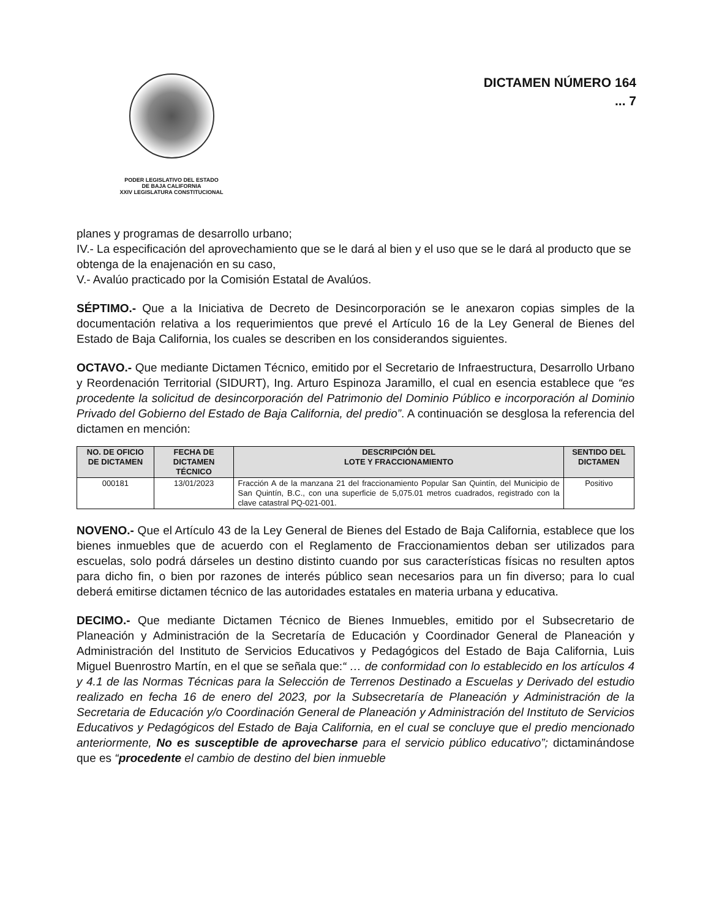PODER LEGISLATIVO DEL ESTADO
DE BAJA CALIFORNIA
XXIV LEGISLATURA CONSTITUCIONAL
DICTAMEN NÚMERO 164
... 7
planes y programas de desarrollo urbano;
IV.- La especificación del aprovechamiento que se le dará al bien y el uso que se le dará al producto que se obtenga de la enajenación en su caso,
V.- Avalúo practicado por la Comisión Estatal de Avalúos.
SÉPTIMO.- Que a la Iniciativa de Decreto de Desincorporación se le anexaron copias simples de la documentación relativa a los requerimientos que prevé el Artículo 16 de la Ley General de Bienes del Estado de Baja California, los cuales se describen en los considerandos siguientes.
OCTAVO.- Que mediante Dictamen Técnico, emitido por el Secretario de Infraestructura, Desarrollo Urbano y Reordenación Territorial (SIDURT), Ing. Arturo Espinoza Jaramillo, el cual en esencia establece que “es procedente la solicitud de desincorporación del Patrimonio del Dominio Público e incorporación al Dominio Privado del Gobierno del Estado de Baja California, del predio”. A continuación se desglosa la referencia del dictamen en mención:
| NO. DE OFICIO DE DICTAMEN | FECHA DE DICTAMEN TÉCNICO | DESCRIPCIÓN DEL LOTE Y FRACCIONAMIENTO | SENTIDO DEL DICTAMEN |
| --- | --- | --- | --- |
| 000181 | 13/01/2023 | Fracción A de la manzana 21 del fraccionamiento Popular San Quintín, del Municipio de San Quintín, B.C., con una superficie de 5,075.01 metros cuadrados, registrado con la clave catastral PQ-021-001. | Positivo |
NOVENO.- Que el Artículo 43 de la Ley General de Bienes del Estado de Baja California, establece que los bienes inmuebles que de acuerdo con el Reglamento de Fraccionamientos deban ser utilizados para escuelas, solo podrá dárseles un destino distinto cuando por sus características físicas no resulten aptos para dicho fin, o bien por razones de interés público sean necesarios para un fin diverso; para lo cual deberá emitirse dictamen técnico de las autoridades estatales en materia urbana y educativa.
DECIMO.- Que mediante Dictamen Técnico de Bienes Inmuebles, emitido por el Subsecretario de Planeación y Administración de la Secretaría de Educación y Coordinador General de Planeación y Administración del Instituto de Servicios Educativos y Pedagógicos del Estado de Baja California, Luis Miguel Buenrostro Martín, en el que se señala que:“ … de conformidad con lo establecido en los artículos 4 y 4.1 de las Normas Técnicas para la Selección de Terrenos Destinado a Escuelas y Derivado del estudio realizado en fecha 16 de enero del 2023, por la Subsecretaría de Planeación y Administración de la Secretaria de Educación y/o Coordinación General de Planeación y Administración del Instituto de Servicios Educativos y Pedagógicos del Estado de Baja California, en el cual se concluye que el predio mencionado anteriormente, No es susceptible de aprovecharse para el servicio público educativo”; dictaminándose que es “procedente el cambio de destino del bien inmueble